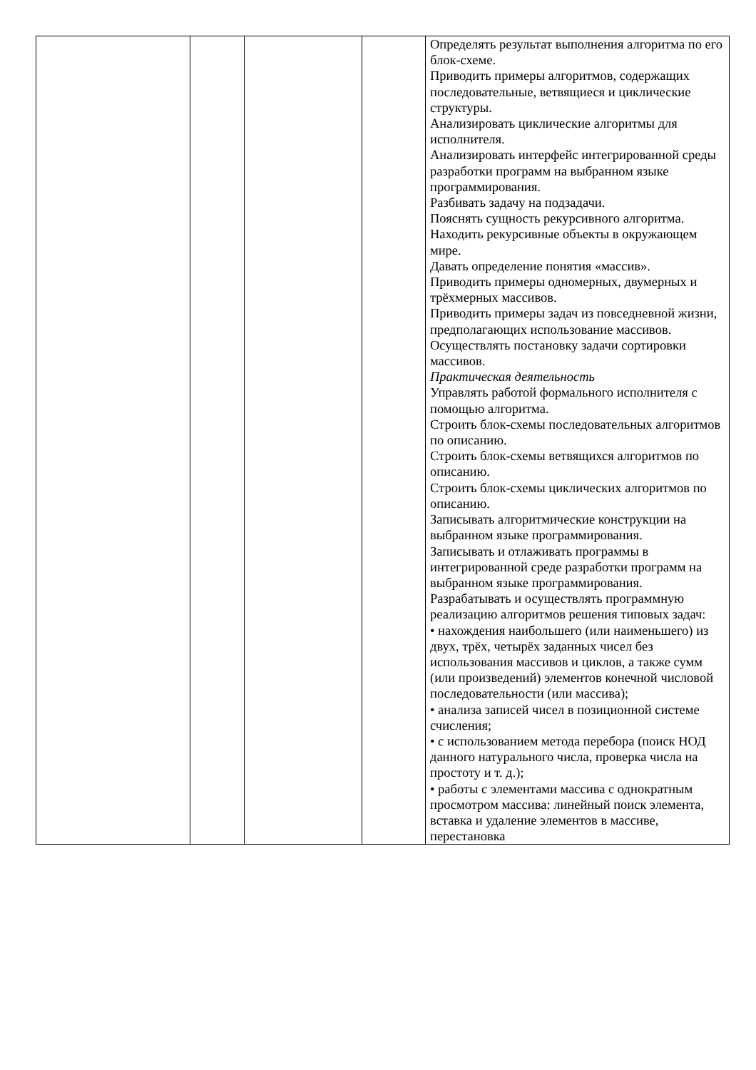| | | | | Определять результат выполнения алгоритма по его блок-схеме. Приводить примеры алгоритмов, содержащих последовательные, ветвящиеся и циклические структуры. Анализировать циклические алгоритмы для исполнителя. Анализировать интерфейс интегрированной среды разработки программ на выбранном языке программирования. Разбивать задачу на подзадачи. Пояснять сущность рекурсивного алгоритма. Находить рекурсивные объекты в окружающем мире. Давать определение понятия «массив». Приводить примеры одномерных, двумерных и трёхмерных массивов. Приводить примеры задач из повседневной жизни, предполагающих использование массивов. Осуществлять постановку задачи сортировки массивов. Практическая деятельность Управлять работой формального исполнителя с помощью алгоритма. Строить блок-схемы последовательных алгоритмов по описанию. Строить блок-схемы ветвящихся алгоритмов по описанию. Строить блок-схемы циклических алгоритмов по описанию. Записывать алгоритмические конструкции на выбранном языке программирования. Записывать и отлаживать программы в интегрированной среде разработки программ на выбранном языке программирования. Разрабатывать и осуществлять программную реализацию алгоритмов решения типовых задач: • нахождения наибольшего (или наименьшего) из двух, трёх, четырёх заданных чисел без использования массивов и циклов, а также сумм (или произведений) элементов конечной числовой последовательности (или массива); • анализа записей чисел в позиционной системе счисления; • с использованием метода перебора (поиск НОД данного натурального числа, проверка числа на простоту и т. д.); • работы с элементами массива с однократным просмотром массива: линейный поиск элемента, вставка и удаление элементов в массиве, перестановка |